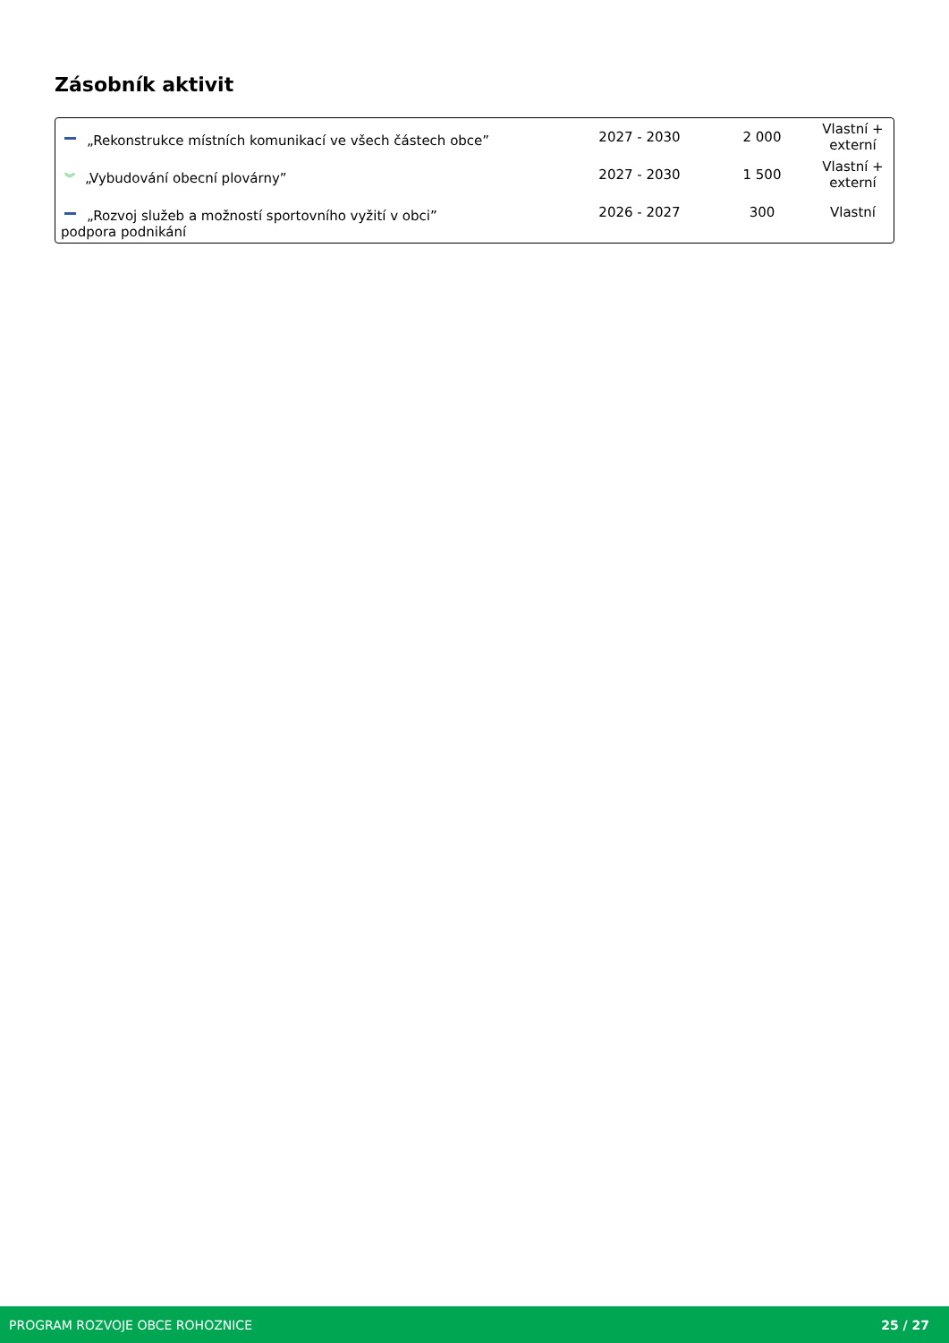Zásobník aktivit
| „Rekonstrukce místních komunikací ve všech částech obce” | 2027 - 2030 | 2 000 | Vlastní + externí |
| ︾ „Vybudování obecní plovárny” | 2027 - 2030 | 1 500 | Vlastní + externí |
| „Rozvoj služeb a možností sportovního vyžití v obci” podpora podnikání | 2026 - 2027 | 300 | Vlastní |
PROGRAM ROZVOJE OBCE ROHOZNICE 25 / 27